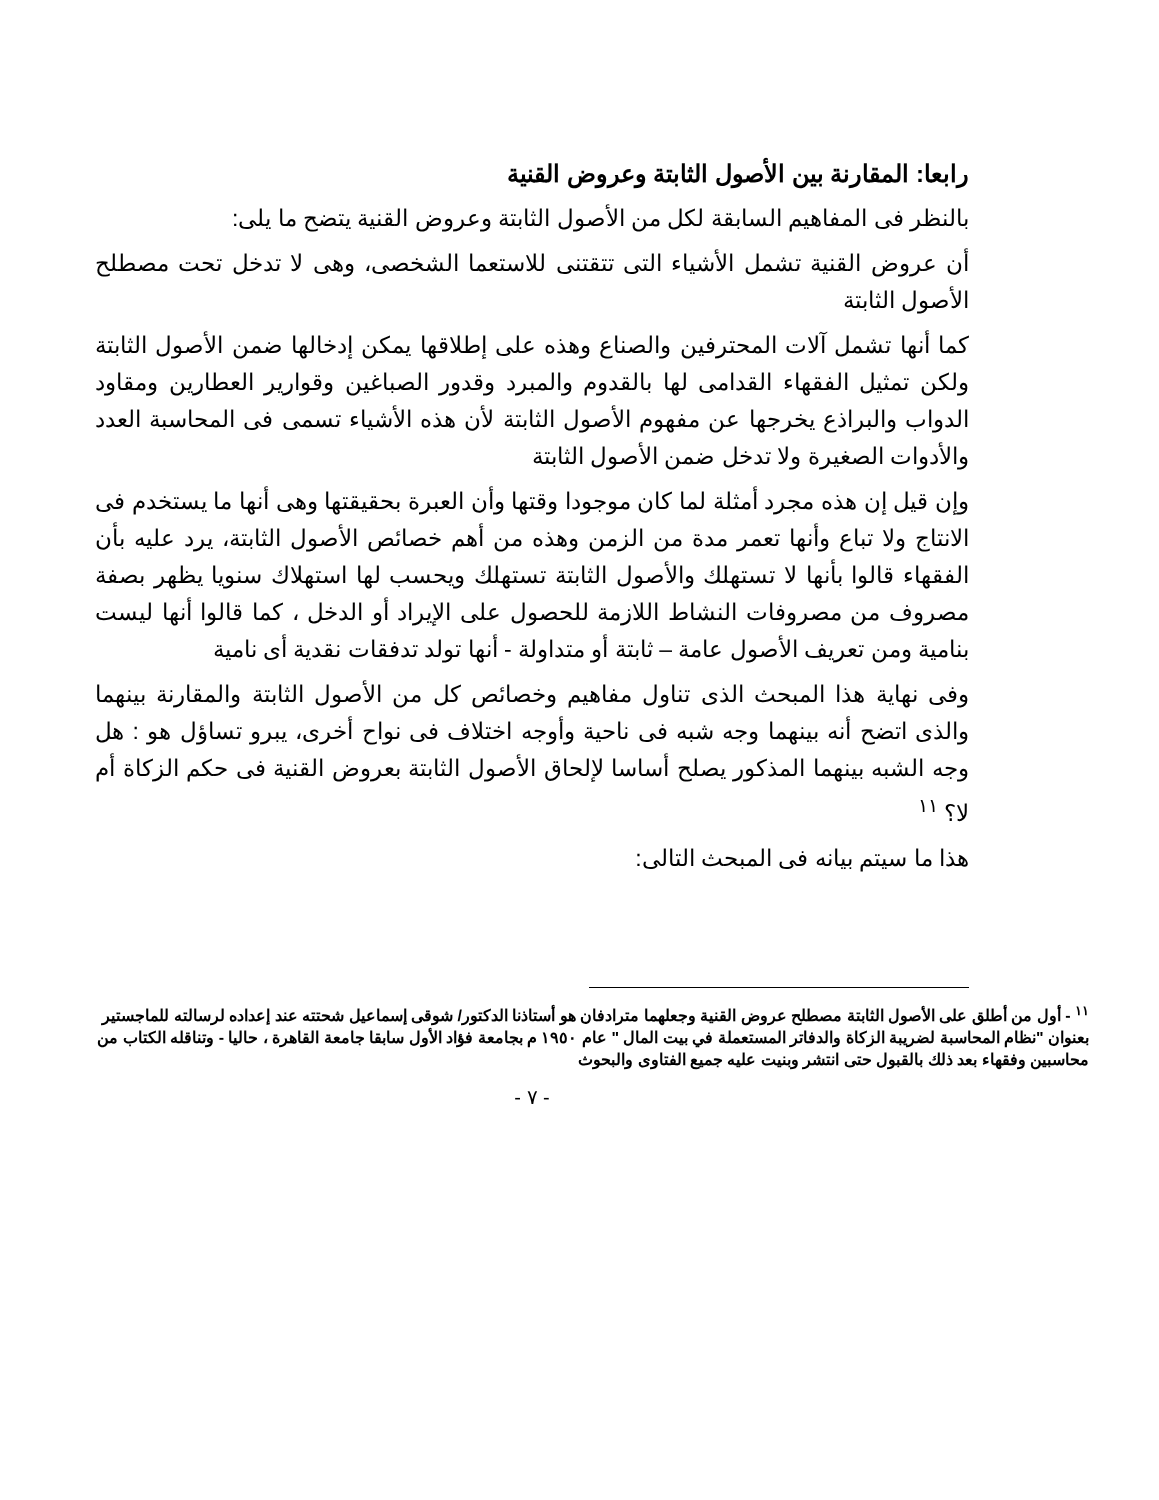رابعا: المقارنة بين الأصول الثابتة وعروض القنية
بالنظر فى المفاهيم السابقة لكل من الأصول الثابتة وعروض القنية يتضح ما يلى:
أن عروض القنية تشمل الأشياء التى تتقتنى للاستعما الشخصى، وهى لا تدخل تحت مصطلح الأصول الثابتة
كما أنها تشمل آلات المحترفين والصناع وهذه على إطلاقها يمكن إدخالها ضمن الأصول الثابتة ولكن تمثيل الفقهاء القدامى لها بالقدوم والمبرد وقدور الصباغين وقوارير العطارين ومقاود الدواب والبراذع يخرجها عن مفهوم الأصول الثابتة لأن هذه الأشياء تسمى فى المحاسبة العدد والأدوات الصغيرة ولا تدخل ضمن الأصول الثابتة
وإن قيل إن هذه مجرد أمثلة لما كان موجودا وقتها وأن العبرة بحقيقتها وهى أنها ما يستخدم فى الانتاج ولا تباع وأنها تعمر مدة من الزمن وهذه من أهم خصائص الأصول الثابتة، يرد عليه بأن الفقهاء قالوا بأنها لا تستهلك والأصول الثابتة تستهلك ويحسب لها استهلاك سنويا يظهر بصفة مصروف من مصروفات النشاط اللازمة للحصول على الإيراد أو الدخل ، كما قالوا أنها ليست بنامية ومن تعريف الأصول عامة – ثابتة أو متداولة - أنها تولد تدفقات نقدية أى نامية
وفى نهاية هذا المبحث الذى تناول مفاهيم وخصائص كل من الأصول الثابتة والمقارنة بينهما والذى اتضح أنه بينهما وجه شبه فى ناحية وأوجه اختلاف فى نواح أخرى، يبرو تساؤل هو : هل وجه الشبه بينهما المذكور يصلح أساسا لإلحاق الأصول الثابتة بعروض القنية فى حكم الزكاة أم لا؟ <sup>١١</sup>
هذا ما سيتم بيانه فى المبحث التالى:
<sup>١١</sup> - أول من أطلق على الأصول الثابتة مصطلح عروض القنية وجعلهما مترادفان هو أستاذنا الدكتور/ شوقى إسماعيل شحتته عند إعداده لرسالته للماجستير بعنوان "نظام المحاسبة لضريبة الزكاة والدفاتر المستعملة في بيت المال " عام ١٩٥٠ م بجامعة فؤاد الأول سابقا جامعة القاهرة ، حاليا - وتناقله الكتاب من محاسبين وفقهاء بعد ذلك بالقبول حتى انتشر وبنيت عليه جميع الفتاوى والبحوث
- ٧ -